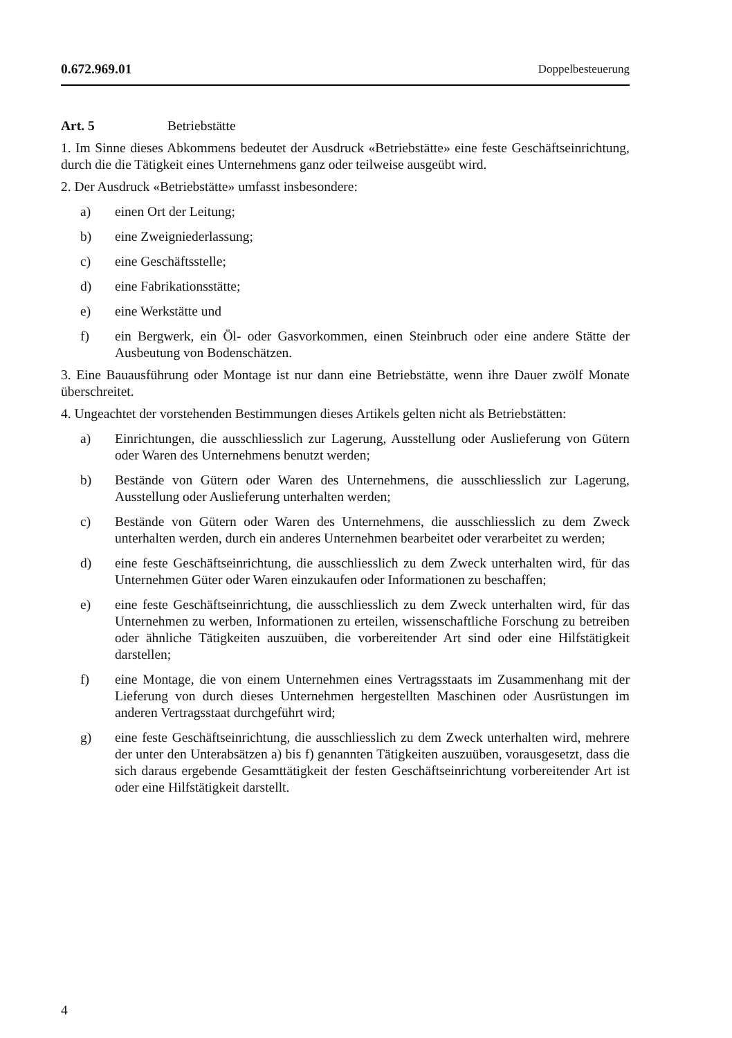0.672.969.01 Doppelbesteuerung
Art. 5 Betriebstätte
1. Im Sinne dieses Abkommens bedeutet der Ausdruck «Betriebstätte» eine feste Geschäftseinrichtung, durch die die Tätigkeit eines Unternehmens ganz oder teil­weise ausgeübt wird.
2. Der Ausdruck «Betriebstätte» umfasst insbesondere:
a) einen Ort der Leitung;
b) eine Zweigniederlassung;
c) eine Geschäftsstelle;
d) eine Fabrikationsstätte;
e) eine Werkstätte und
f) ein Bergwerk, ein Öl- oder Gasvorkommen, einen Steinbruch oder eine an­dere Stätte der Ausbeutung von Bodenschätzen.
3. Eine Bauausführung oder Montage ist nur dann eine Betriebstätte, wenn ihre Dauer zwölf Monate überschreitet.
4. Ungeachtet der vorstehenden Bestimmungen dieses Artikels gelten nicht als Betriebstätten:
a) Einrichtungen, die ausschliesslich zur Lagerung, Ausstellung oder Auslie­ferung von Gütern oder Waren des Unternehmens benutzt werden;
b) Bestände von Gütern oder Waren des Unternehmens, die ausschliesslich zur Lagerung, Ausstellung oder Auslieferung unterhalten werden;
c) Bestände von Gütern oder Waren des Unternehmens, die ausschliesslich zu dem Zweck unterhalten werden, durch ein anderes Unternehmen bearbeitet oder verarbeitet zu werden;
d) eine feste Geschäftseinrichtung, die ausschliesslich zu dem Zweck unterhal­ten wird, für das Unternehmen Güter oder Waren einzukaufen oder Infor­mationen zu beschaffen;
e) eine feste Geschäftseinrichtung, die ausschliesslich zu dem Zweck unterhal­ten wird, für das Unternehmen zu werben, Informationen zu erteilen, wis­senschaftliche Forschung zu betreiben oder ähnliche Tätigkeiten auszuüben, die vorbereitender Art sind oder eine Hilfstätigkeit darstellen;
f) eine Montage, die von einem Unternehmen eines Vertragsstaats im Zusam­menhang mit der Lieferung von durch dieses Unternehmen hergestellten Maschinen oder Ausrüstungen im anderen Vertragsstaat durchgeführt wird;
g) eine feste Geschäftseinrichtung, die ausschliesslich zu dem Zweck unterhal­ten wird, mehrere der unter den Unterabsätzen a) bis f) genannten Tätigkei­ten auszuüben, vorausgesetzt, dass die sich daraus ergebende Gesamttätig­keit der festen Geschäftseinrichtung vorbereitender Art ist oder eine Hilfs­tätigkeit darstellt.
4